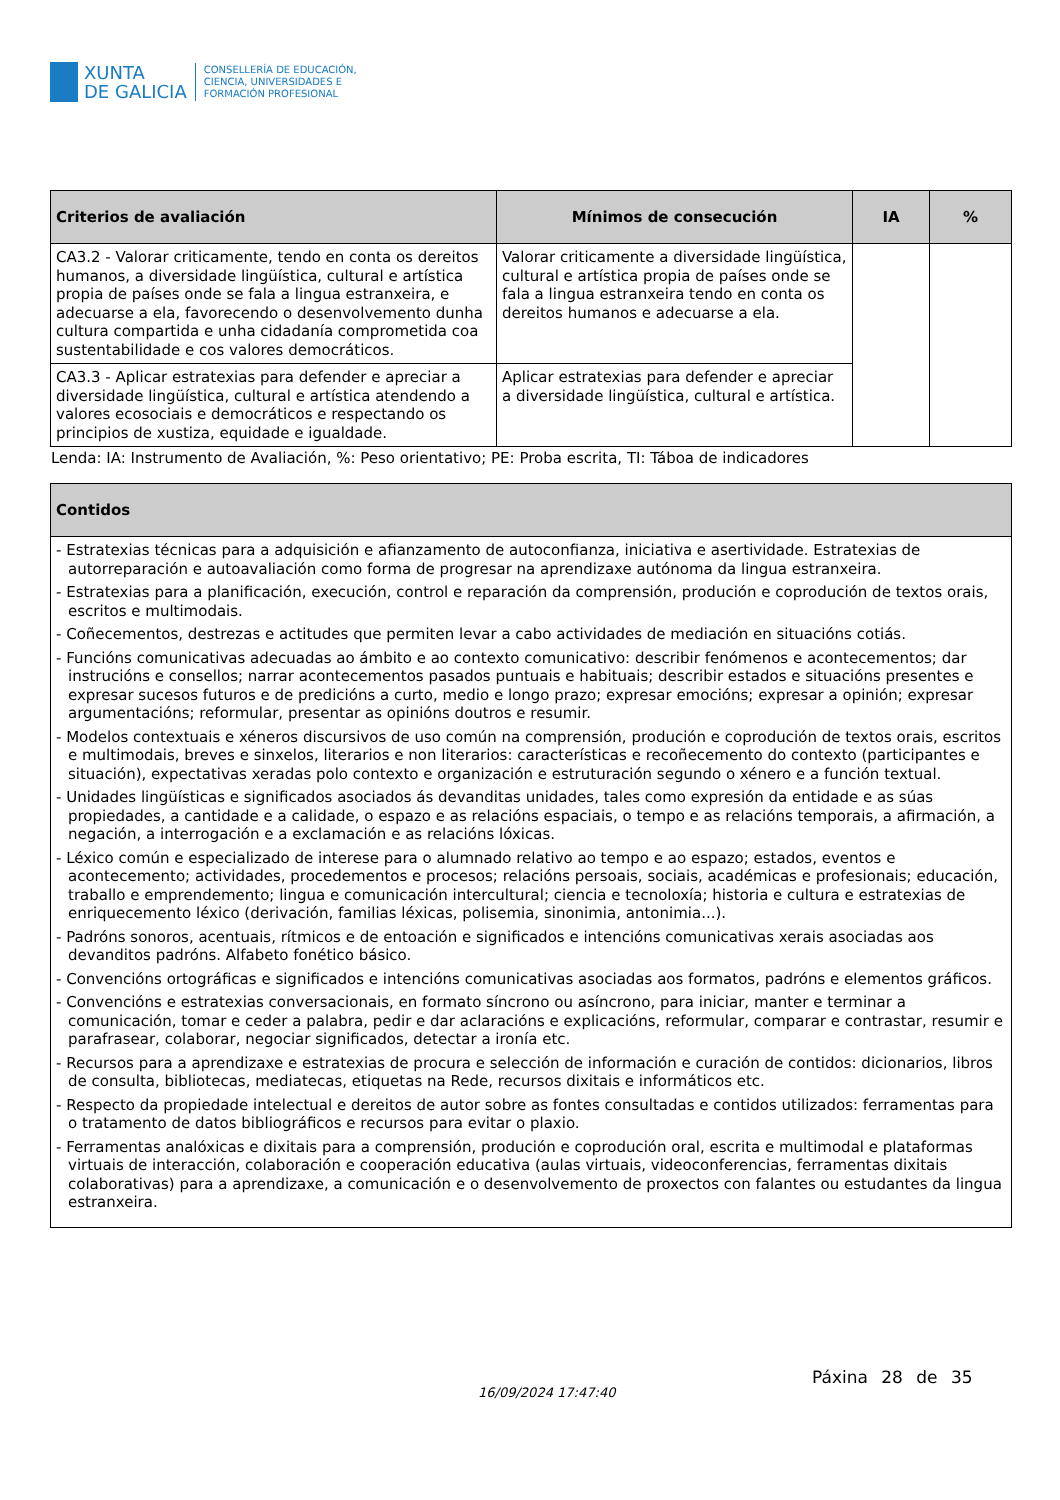XUNTA
DE GALICIA
CONSELLERÍA DE EDUCACIÓN,
CIENCIA, UNIVERSIDADES E
FORMACIÓN PROFESIONAL
| Criterios de avaliación | Mínimos de consecución | IA | % |
| --- | --- | --- | --- |
| CA3.2 - Valorar criticamente, tendo en conta os dereitos humanos, a diversidade lingüística, cultural e artística propia de países onde se fala a lingua estranxeira, e adecuarse a ela, favorecendo o desenvolvemento dunha cultura compartida e unha cidadanía comprometida coa sustentabilidade e cos valores democráticos. | Valorar criticamente a diversidade lingüística, cultural e artística propia de países onde se fala a lingua estranxeira tendo en conta os dereitos humanos e adecuarse a ela. | | |
| CA3.3 - Aplicar estratexias para defender e apreciar a diversidade lingüística, cultural e artística atendendo a valores ecosociais e democráticos e respectando os principios de xustiza, equidade e igualdade. | Aplicar estratexias para defender e apreciar a diversidade lingüística, cultural e artística. | | |
Lenda: IA: Instrumento de Avaliación, %: Peso orientativo; PE: Proba escrita, TI: Táboa de indicadores
| Contidos |
| --- |
| - Estratexias técnicas para a adquisición e afianzamento de autoconfianza, iniciativa e asertividade. Estratexias de autorreparación e autoavaliación como forma de progresar na aprendizaxe autónoma da lingua estranxeira. - Estratexias para a planificación, execución, control e reparación da comprensión, produción e coprodución de textos orais, escritos e multimodais. - Coñecementos, destrezas e actitudes que permiten levar a cabo actividades de mediación en situacións cotiás. - Funcións comunicativas adecuadas ao ámbito e ao contexto comunicativo: describir fenómenos e acontecementos; dar instrucións e consellos; narrar acontecementos pasados puntuais e habituais; describir estados e situacións presentes e expresar sucesos futuros e de predicións a curto, medio e longo prazo; expresar emocións; expresar a opinión; expresar argumentacións; reformular, presentar as opinións doutros e resumir. - Modelos contextuais e xéneros discursivos de uso común na comprensión, produción e coprodución de textos orais, escritos e multimodais, breves e sinxelos, literarios e non literarios: características e recoñecemento do contexto (participantes e situación), expectativas xeradas polo contexto e organización e estruturación segundo o xénero e a función textual. - Unidades lingüísticas e significados asociados ás devanditas unidades, tales como expresión da entidade e as súas propiedades, a cantidade e a calidade, o espazo e as relacións espaciais, o tempo e as relacións temporais, a afirmación, a negación, a interrogación e a exclamación e as relacións lóxicas. - Léxico común e especializado de interese para o alumnado relativo ao tempo e ao espazo; estados, eventos e acontecemento; actividades, procedementos e procesos; relacións persoais, sociais, académicas e profesionais; educación, traballo e emprendemento; lingua e comunicación intercultural; ciencia e tecnoloxía; historia e cultura e estratexias de enriquecemento léxico (derivación, familias léxicas, polisemia, sinonimia, antonimia...). - Padróns sonoros, acentuais, rítmicos e de entoación e significados e intencións comunicativas xerais asociadas aos devanditos padróns. Alfabeto fonético básico. - Convencións ortográficas e significados e intencións comunicativas asociadas aos formatos, padróns e elementos gráficos. - Convencións e estratexias conversacionais, en formato síncrono ou asíncrono, para iniciar, manter e terminar a comunicación, tomar e ceder a palabra, pedir e dar aclaracións e explicacións, reformular, comparar e contrastar, resumir e parafrasear, colaborar, negociar significados, detectar a ironía etc. - Recursos para a aprendizaxe e estratexias de procura e selección de información e curación de contidos: dicionarios, libros de consulta, bibliotecas, mediatecas, etiquetas na Rede, recursos dixitais e informáticos etc. - Respecto da propiedade intelectual e dereitos de autor sobre as fontes consultadas e contidos utilizados: ferramentas para o tratamento de datos bibliográficos e recursos para evitar o plaxio. - Ferramentas analóxicas e dixitais para a comprensión, produción e coprodución oral, escrita e multimodal e plataformas virtuais de interacción, colaboración e cooperación educativa (aulas virtuais, videoconferencias, ferramentas dixitais colaborativas) para a aprendizaxe, a comunicación e o desenvolvemento de proxectos con falantes ou estudantes da lingua estranxeira. |
16/09/2024 17:47:40
Páxina 28 de 35